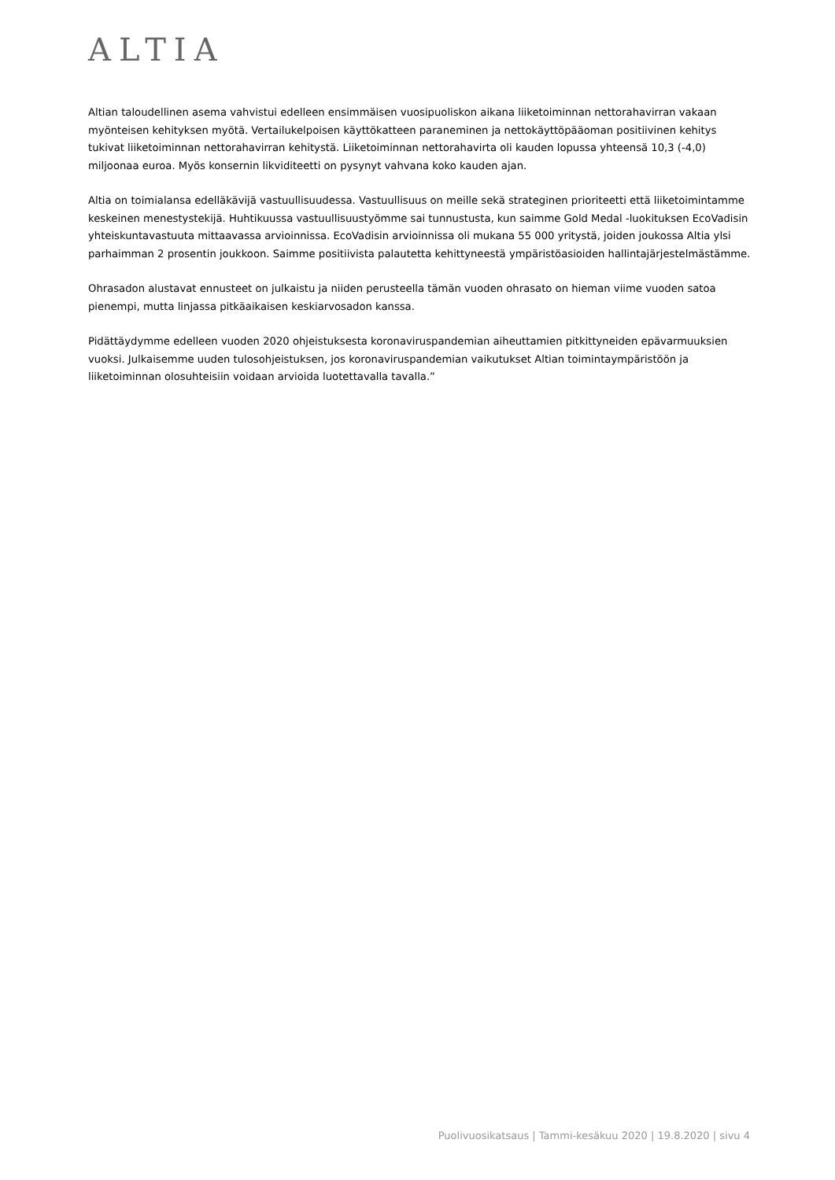ALTIA
Altian taloudellinen asema vahvistui edelleen ensimmäisen vuosipuoliskon aikana liiketoiminnan nettorahavirran vakaan myönteisen kehityksen myötä. Vertailukelpoisen käyttökatteen paraneminen ja nettokäyttöpääoman positiivinen kehitys tukivat liiketoiminnan nettorahavirran kehitystä. Liiketoiminnan nettorahavirta oli kauden lopussa yhteensä 10,3 (-4,0) miljoonaa euroa. Myös konsernin likviditeetti on pysynyt vahvana koko kauden ajan.
Altia on toimialansa edelläkävijä vastuullisuudessa. Vastuullisuus on meille sekä strateginen prioriteetti että liiketoimintamme keskeinen menestystekijä. Huhtikuussa vastuullisuustyömme sai tunnustusta, kun saimme Gold Medal -luokituksen EcoVadisin yhteiskuntavastuuta mittaavassa arvioinnissa. EcoVadisin arvioinnissa oli mukana 55 000 yritystä, joiden joukossa Altia ylsi parhaimman 2 prosentin joukkoon. Saimme positiivista palautetta kehittyneestä ympäristöasioiden hallintajärjestelmästämme.
Ohrasadon alustavat ennusteet on julkaistu ja niiden perusteella tämän vuoden ohrasato on hieman viime vuoden satoa pienempi, mutta linjassa pitkäaikaisen keskiarvosadon kanssa.
Pidättäydymme edelleen vuoden 2020 ohjeistuksesta koronaviruspandemian aiheuttamien pitkittyneiden epävarmuuksien vuoksi. Julkaisemme uuden tulosohjeistuksen, jos koronaviruspandemian vaikutukset Altian toimintaympäristöön ja liiketoiminnan olosuhteisiin voidaan arvioida luotettavalla tavalla.”
Puolivuosikatsaus | Tammi-kesäkuu 2020 | 19.8.2020 | sivu 4